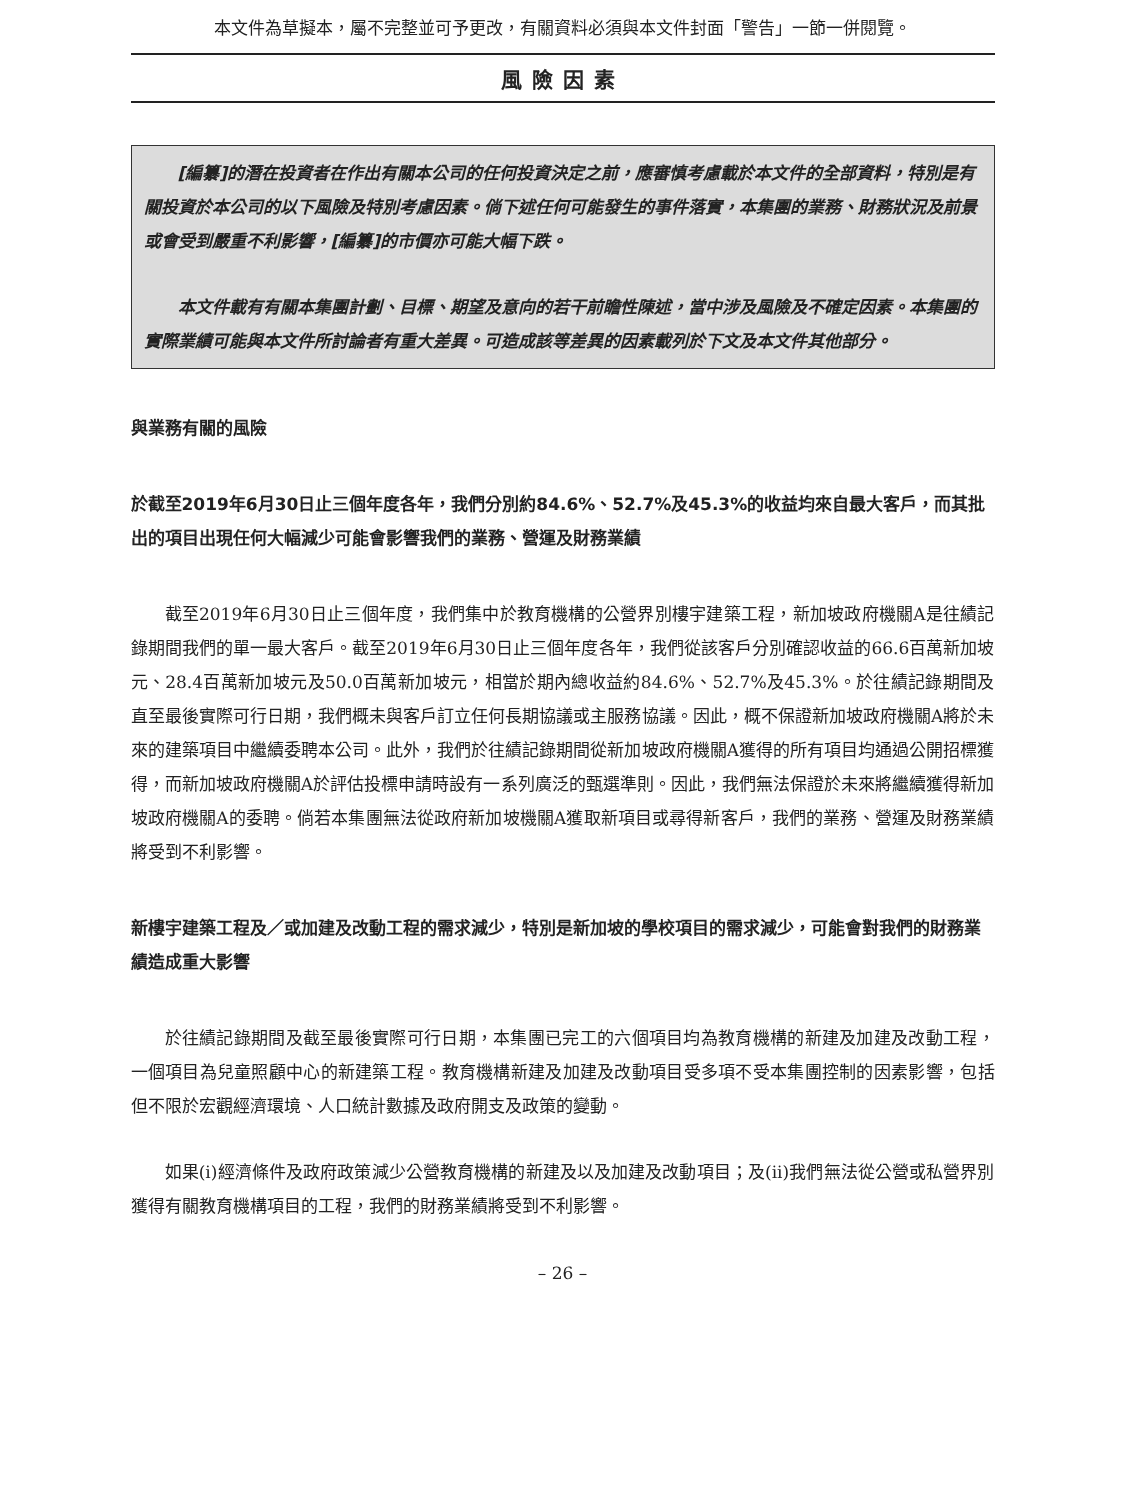本文件為草擬本，屬不完整並可予更改，有關資料必須與本文件封面「警告」一節一併閱覽。
風險因素
[編纂]的潛在投資者在作出有關本公司的任何投資決定之前，應審慎考慮載於本文件的全部資料，特別是有關投資於本公司的以下風險及特別考慮因素。倘下述任何可能發生的事件落實，本集團的業務、財務狀況及前景或會受到嚴重不利影響，[編纂]的市價亦可能大幅下跌。
本文件載有有關本集團計劃、目標、期望及意向的若干前瞻性陳述，當中涉及風險及不確定因素。本集團的實際業績可能與本文件所討論者有重大差異。可造成該等差異的因素載列於下文及本文件其他部分。
與業務有關的風險
於截至2019年6月30日止三個年度各年，我們分別約84.6%、52.7%及45.3%的收益均來自最大客戶，而其批出的項目出現任何大幅減少可能會影響我們的業務、營運及財務業績
截至2019年6月30日止三個年度，我們集中於教育機構的公營界別樓宇建築工程，新加坡政府機關A是往績記錄期間我們的單一最大客戶。截至2019年6月30日止三個年度各年，我們從該客戶分別確認收益的66.6百萬新加坡元、28.4百萬新加坡元及50.0百萬新加坡元，相當於期內總收益約84.6%、52.7%及45.3%。於往績記錄期間及直至最後實際可行日期，我們概未與客戶訂立任何長期協議或主服務協議。因此，概不保證新加坡政府機關A將於未來的建築項目中繼續委聘本公司。此外，我們於往績記錄期間從新加坡政府機關A獲得的所有項目均通過公開招標獲得，而新加坡政府機關A於評估投標申請時設有一系列廣泛的甄選準則。因此，我們無法保證於未來將繼續獲得新加坡政府機關A的委聘。倘若本集團無法從政府新加坡機關A獲取新項目或尋得新客戶，我們的業務、營運及財務業績將受到不利影響。
新樓宇建築工程及／或加建及改動工程的需求減少，特別是新加坡的學校項目的需求減少，可能會對我們的財務業績造成重大影響
於往績記錄期間及截至最後實際可行日期，本集團已完工的六個項目均為教育機構的新建及加建及改動工程，一個項目為兒童照顧中心的新建築工程。教育機構新建及加建及改動項目受多項不受本集團控制的因素影響，包括但不限於宏觀經濟環境、人口統計數據及政府開支及政策的變動。
如果(i)經濟條件及政府政策減少公營教育機構的新建及以及加建及改動項目；及(ii)我們無法從公營或私營界別獲得有關教育機構項目的工程，我們的財務業績將受到不利影響。
– 26 –